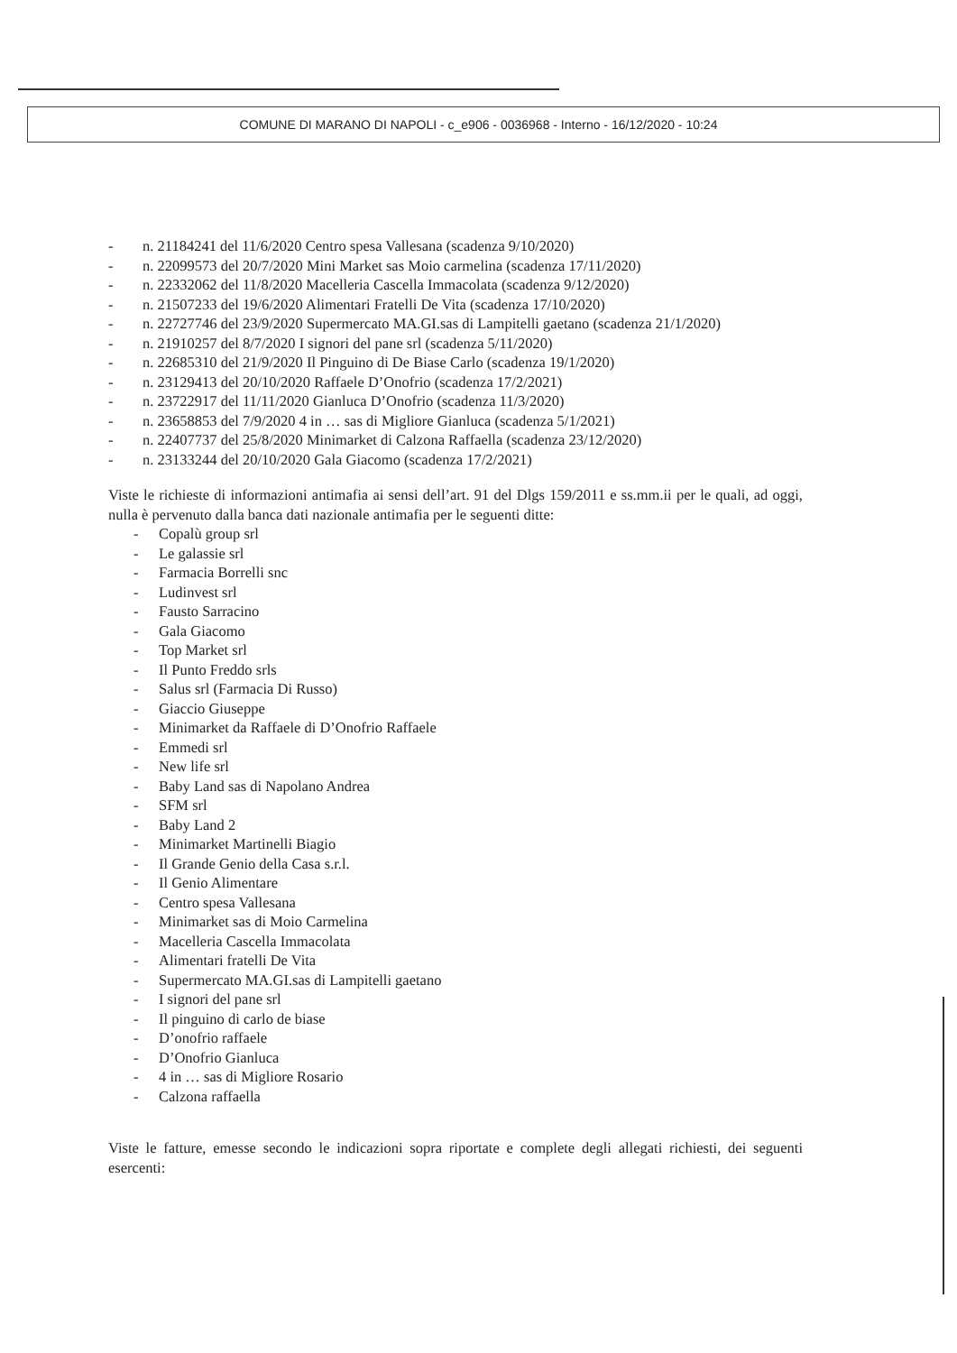COMUNE DI MARANO DI NAPOLI - c_e906 - 0036968 - Interno - 16/12/2020 - 10:24
- n. 21184241 del 11/6/2020 Centro spesa Vallesana (scadenza 9/10/2020)
- n. 22099573 del 20/7/2020 Mini Market sas Moio carmelina (scadenza 17/11/2020)
- n. 22332062 del 11/8/2020 Macelleria Cascella Immacolata (scadenza 9/12/2020)
- n. 21507233 del 19/6/2020 Alimentari Fratelli De Vita (scadenza 17/10/2020)
- n. 22727746 del 23/9/2020 Supermercato MA.GI.sas di Lampitelli gaetano (scadenza 21/1/2020)
- n. 21910257 del 8/7/2020 I signori del pane srl (scadenza 5/11/2020)
- n. 22685310 del 21/9/2020 Il Pinguino di De Biase Carlo (scadenza 19/1/2020)
- n. 23129413 del 20/10/2020 Raffaele D’Onofrio (scadenza 17/2/2021)
- n. 23722917 del 11/11/2020 Gianluca D’Onofrio (scadenza 11/3/2020)
- n. 23658853 del 7/9/2020 4 in … sas di Migliore Gianluca (scadenza 5/1/2021)
- n. 22407737 del 25/8/2020 Minimarket di Calzona Raffaella (scadenza 23/12/2020)
- n. 23133244 del 20/10/2020 Gala Giacomo (scadenza 17/2/2021)
Viste le richieste di informazioni antimafia ai sensi dell’art. 91 del Dlgs 159/2011 e ss.mm.ii per le quali, ad oggi, nulla è pervenuto dalla banca dati nazionale antimafia per le seguenti ditte:
- Copalù group srl
- Le galassie srl
- Farmacia Borrelli snc
- Ludinvest srl
- Fausto Sarracino
- Gala Giacomo
- Top Market srl
- Il Punto Freddo srls
- Salus srl (Farmacia Di Russo)
- Giaccio Giuseppe
- Minimarket da Raffaele di D’Onofrio Raffaele
- Emmedi srl
- New life srl
- Baby Land sas di Napolano Andrea
- SFM srl
- Baby Land 2
- Minimarket Martinelli Biagio
- Il Grande Genio della Casa s.r.l.
- Il Genio Alimentare
- Centro spesa Vallesana
- Minimarket sas di Moio Carmelina
- Macelleria Cascella Immacolata
- Alimentari fratelli De Vita
- Supermercato MA.GI.sas di Lampitelli gaetano
- I signori del pane srl
- Il pinguino di carlo de biase
- D’onofrio raffaele
- D’Onofrio Gianluca
- 4 in … sas di Migliore Rosario
- Calzona raffaella
Viste le fatture, emesse secondo le indicazioni sopra riportate e complete degli allegati richiesti, dei seguenti esercenti: